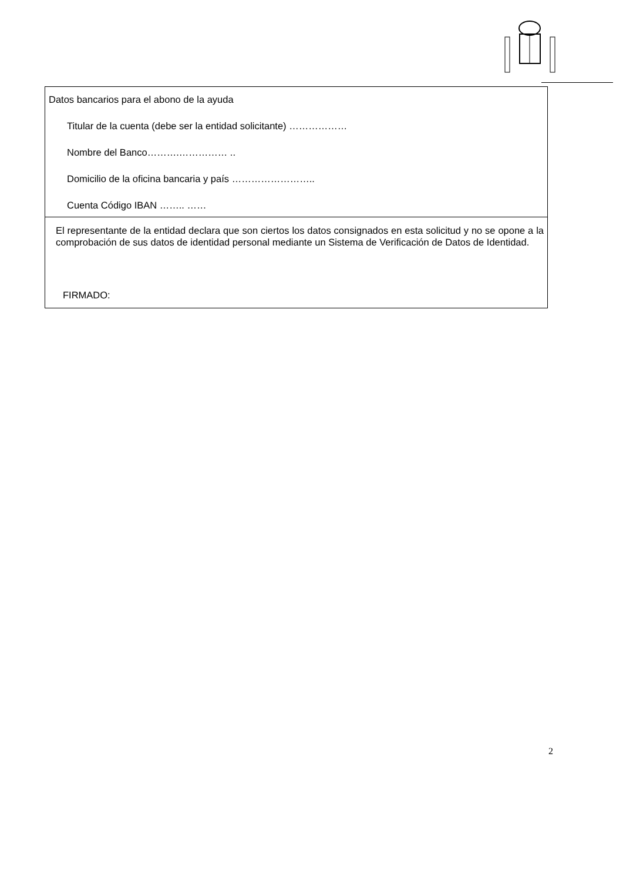Datos bancarios para el abono de la ayuda
Titular de la cuenta (debe ser la entidad solicitante) ………………
Nombre del Banco……….…………… ..
Domicilio de la oficina bancaria y país ……………………..
Cuenta Código IBAN …….. ……
El representante de la entidad declara que son ciertos los datos consignados en esta solicitud y no se opone a la comprobación de sus datos de identidad personal mediante un Sistema de Verificación de Datos de Identidad.
FIRMADO:
2